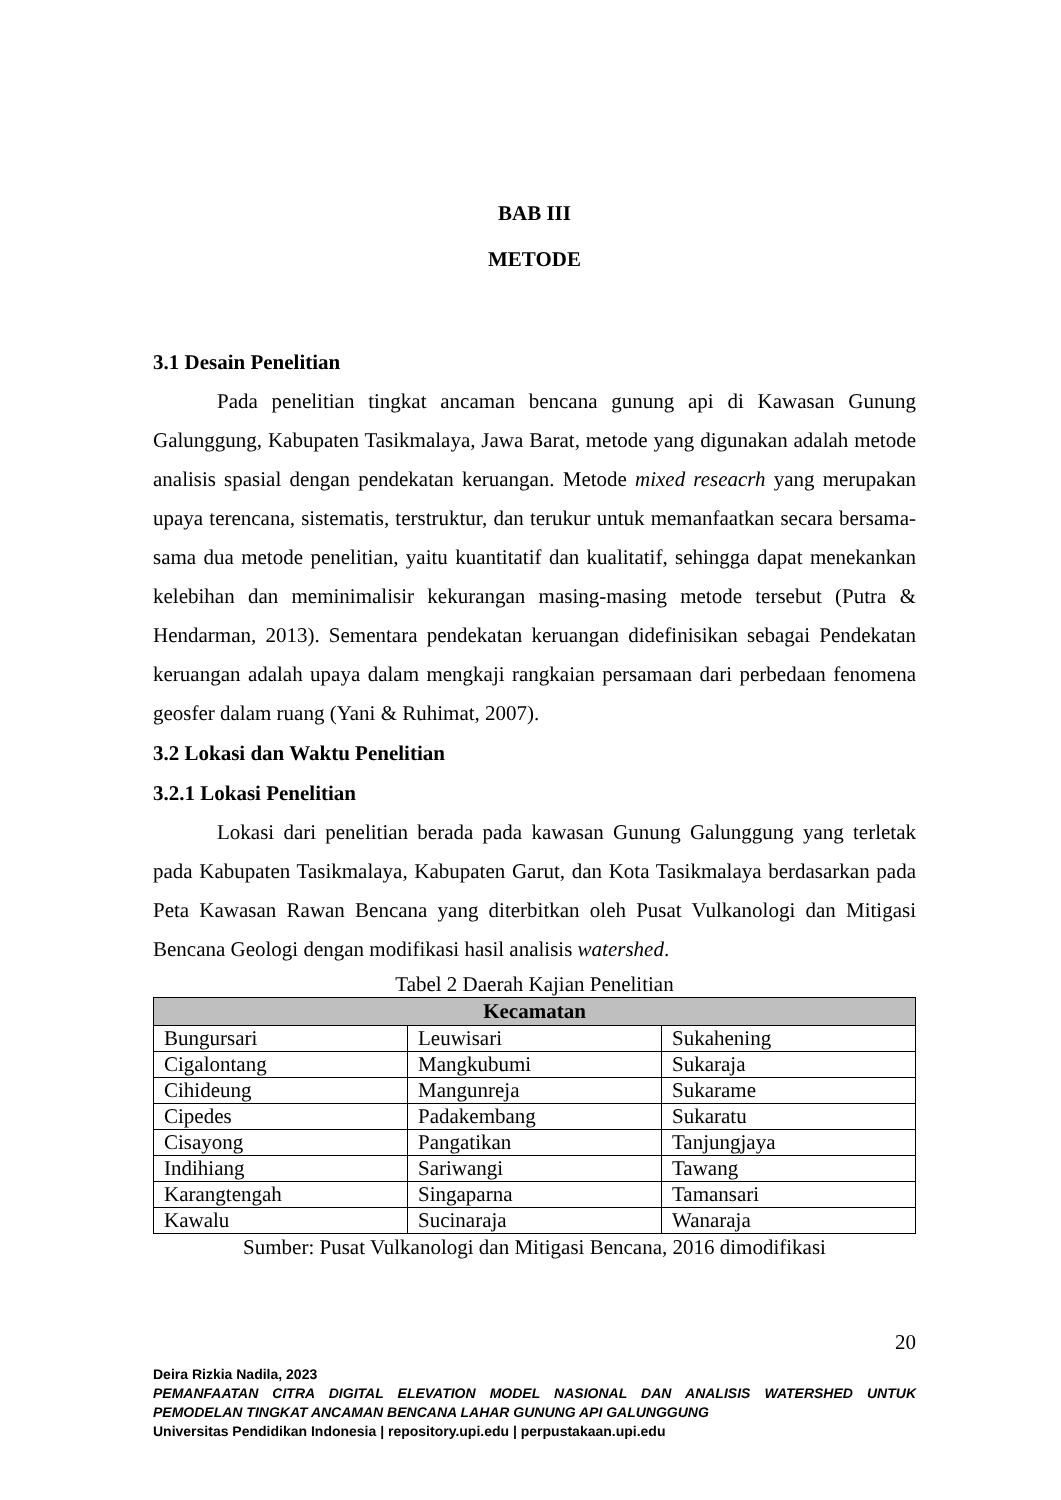BAB III
METODE
3.1 Desain Penelitian
Pada penelitian tingkat ancaman bencana gunung api di Kawasan Gunung Galunggung, Kabupaten Tasikmalaya, Jawa Barat, metode yang digunakan adalah metode analisis spasial dengan pendekatan keruangan. Metode mixed reseacrh yang merupakan upaya terencana, sistematis, terstruktur, dan terukur untuk memanfaatkan secara bersama-sama dua metode penelitian, yaitu kuantitatif dan kualitatif, sehingga dapat menekankan kelebihan dan meminimalisir kekurangan masing-masing metode tersebut (Putra & Hendarman, 2013). Sementara pendekatan keruangan didefinisikan sebagai Pendekatan keruangan adalah upaya dalam mengkaji rangkaian persamaan dari perbedaan fenomena geosfer dalam ruang (Yani & Ruhimat, 2007).
3.2 Lokasi dan Waktu Penelitian
3.2.1 Lokasi Penelitian
Lokasi dari penelitian berada pada kawasan Gunung Galunggung yang terletak pada Kabupaten Tasikmalaya, Kabupaten Garut, dan Kota Tasikmalaya berdasarkan pada Peta Kawasan Rawan Bencana yang diterbitkan oleh Pusat Vulkanologi dan Mitigasi Bencana Geologi dengan modifikasi hasil analisis watershed.
Tabel 2 Daerah Kajian Penelitian
| Kecamatan | | |
| --- | --- | --- |
| Bungursari | Leuwisari | Sukahening |
| Cigalontang | Mangkubumi | Sukaraja |
| Cihideung | Mangunreja | Sukarame |
| Cipedes | Padakembang | Sukaratu |
| Cisayong | Pangatikan | Tanjungjaya |
| Indihiang | Sariwangi | Tawang |
| Karangtengah | Singaparna | Tamansari |
| Kawalu | Sucinaraja | Wanaraja |
Sumber: Pusat Vulkanologi dan Mitigasi Bencana, 2016 dimodifikasi
20
Deira Rizkia Nadila, 2023
PEMANFAATAN CITRA DIGITAL ELEVATION MODEL NASIONAL DAN ANALISIS WATERSHED UNTUK PEMODELAN TINGKAT ANCAMAN BENCANA LAHAR GUNUNG API GALUNGGUNG
Universitas Pendidikan Indonesia | repository.upi.edu | perpustakaan.upi.edu